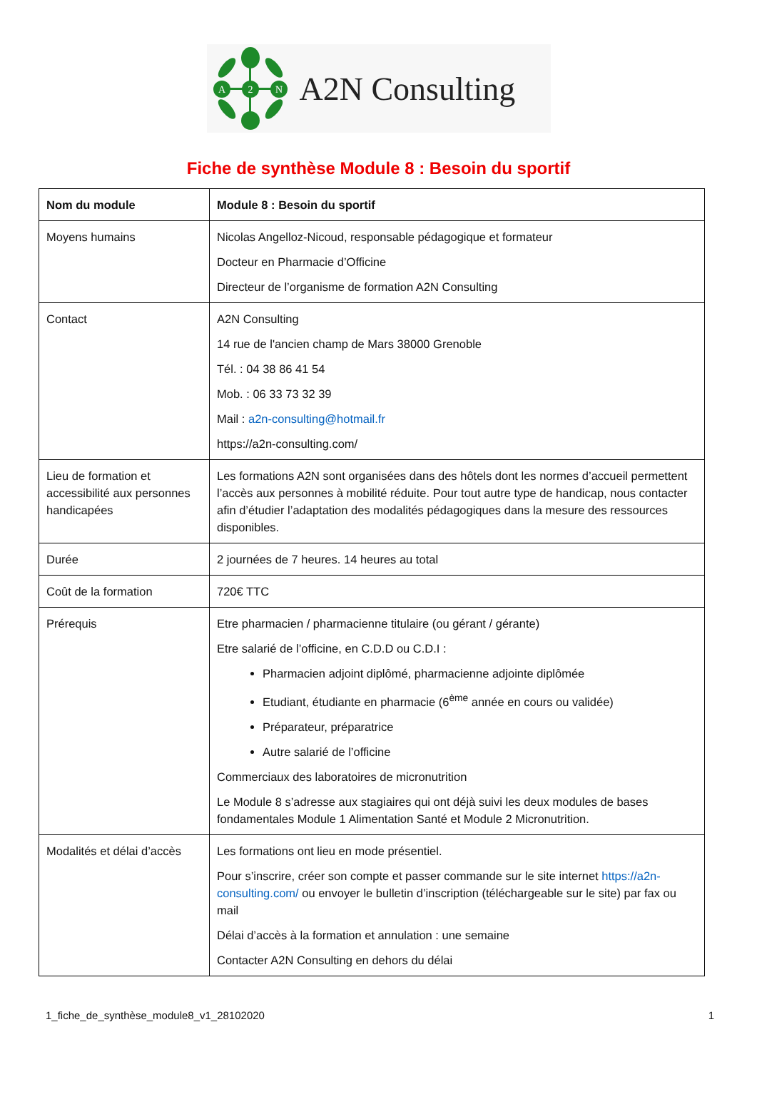A
2
N
A2N Consulting
Fiche de synthèse Module 8 : Besoin du sportif
| Nom du module | Module 8 : Besoin du sportif |
| Moyens humains | Nicolas Angelloz-Nicoud, responsable pédagogique et formateur Docteur en Pharmacie d’Officine Directeur de l’organisme de formation A2N Consulting |
| Contact | A2N Consulting 14 rue de l'ancien champ de Mars 38000 Grenoble Tél. : 04 38 86 41 54 Mob. : 06 33 73 32 39 Mail : a2n-consulting@hotmail.fr https://a2n-consulting.com/ |
| Lieu de formation et accessibilité aux personnes handicapées | Les formations A2N sont organisées dans des hôtels dont les normes d’accueil permettent l’accès aux personnes à mobilité réduite. Pour tout autre type de handicap, nous contacter afin d’étudier l’adaptation des modalités pédagogiques dans la mesure des ressources disponibles. |
| Durée | 2 journées de 7 heures. 14 heures au total |
| Coût de la formation | 720€ TTC |
| Prérequis | Etre pharmacien / pharmacienne titulaire (ou gérant / gérante) Etre salarié de l’officine, en C.D.D ou C.D.I : Pharmacien adjoint diplômé, pharmacienne adjointe diplômée Etudiant, étudiante en pharmacie (6<sup>ème</sup> année en cours ou validée) Préparateur, préparatrice Autre salarié de l’officine Commerciaux des laboratoires de micronutrition Le Module 8 s’adresse aux stagiaires qui ont déjà suivi les deux modules de bases fondamentales Module 1 Alimentation Santé et Module 2 Micronutrition. |
| Modalités et délai d’accès | Les formations ont lieu en mode présentiel. Pour s’inscrire, créer son compte et passer commande sur le site internet https://a2n-consulting.com/ ou envoyer le bulletin d’inscription (téléchargeable sur le site) par fax ou mail Délai d’accès à la formation et annulation : une semaine Contacter A2N Consulting en dehors du délai |
1_fiche_de_synthèse_module8_v1_28102020 1